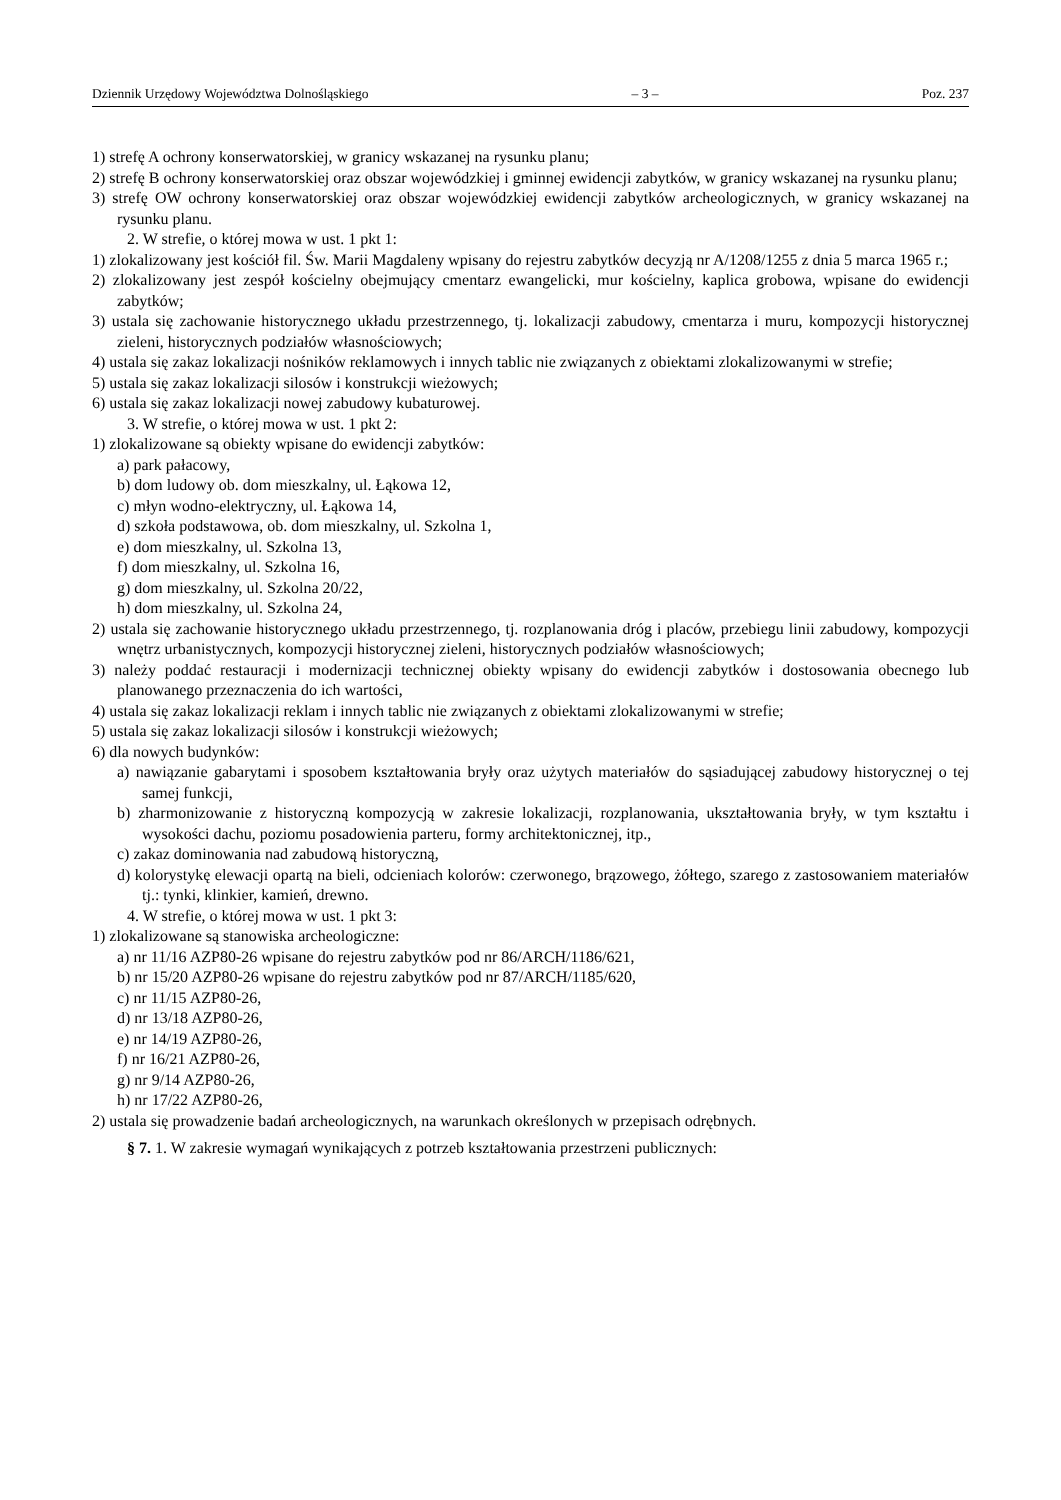Dziennik Urzędowy Województwa Dolnośląskiego – 3 – Poz. 237
1) strefę A ochrony konserwatorskiej, w granicy wskazanej na rysunku planu;
2) strefę B ochrony konserwatorskiej oraz obszar wojewódzkiej i gminnej ewidencji zabytków, w granicy wskazanej na rysunku planu;
3) strefę OW ochrony konserwatorskiej oraz obszar wojewódzkiej ewidencji zabytków archeologicznych, w granicy wskazanej na rysunku planu.
2. W strefie, o której mowa w ust. 1 pkt 1:
1) zlokalizowany jest kościół fil. Św. Marii Magdaleny wpisany do rejestru zabytków decyzją nr A/1208/1255 z dnia 5 marca 1965 r.;
2) zlokalizowany jest zespół kościelny obejmujący cmentarz ewangelicki, mur kościelny, kaplica grobowa, wpisane do ewidencji zabytków;
3) ustala się zachowanie historycznego układu przestrzennego, tj. lokalizacji zabudowy, cmentarza i muru, kompozycji historycznej zieleni, historycznych podziałów własnościowych;
4) ustala się zakaz lokalizacji nośników reklamowych i innych tablic nie związanych z obiektami zlokalizowanymi w strefie;
5) ustala się zakaz lokalizacji silosów i konstrukcji wieżowych;
6) ustala się zakaz lokalizacji nowej zabudowy kubaturowej.
3. W strefie, o której mowa w ust. 1 pkt 2:
1) zlokalizowane są obiekty wpisane do ewidencji zabytków:
a) park pałacowy,
b) dom ludowy ob. dom mieszkalny, ul. Łąkowa 12,
c) młyn wodno-elektryczny, ul. Łąkowa 14,
d) szkoła podstawowa, ob. dom mieszkalny, ul. Szkolna 1,
e) dom mieszkalny, ul. Szkolna 13,
f) dom mieszkalny, ul. Szkolna 16,
g) dom mieszkalny, ul. Szkolna 20/22,
h) dom mieszkalny, ul. Szkolna 24,
2) ustala się zachowanie historycznego układu przestrzennego, tj. rozplanowania dróg i placów, przebiegu linii zabudowy, kompozycji wnętrz urbanistycznych, kompozycji historycznej zieleni, historycznych podziałów własnościowych;
3) należy poddać restauracji i modernizacji technicznej obiekty wpisany do ewidencji zabytków i dostosowania obecnego lub planowanego przeznaczenia do ich wartości,
4) ustala się zakaz lokalizacji reklam i innych tablic nie związanych z obiektami zlokalizowanymi w strefie;
5) ustala się zakaz lokalizacji silosów i konstrukcji wieżowych;
6) dla nowych budynków:
a) nawiązanie gabarytami i sposobem kształtowania bryły oraz użytych materiałów do sąsiadującej zabudowy historycznej o tej samej funkcji,
b) zharmonizowanie z historyczną kompozycją w zakresie lokalizacji, rozplanowania, ukształtowania bryły, w tym kształtu i wysokości dachu, poziomu posadowienia parteru, formy architektonicznej, itp.,
c) zakaz dominowania nad zabudową historyczną,
d) kolorystykę elewacji opartą na bieli, odcieniach kolorów: czerwonego, brązowego, żółtego, szarego z zastosowaniem materiałów tj.: tynki, klinkier, kamień, drewno.
4. W strefie, o której mowa w ust. 1 pkt 3:
1) zlokalizowane są stanowiska archeologiczne:
a) nr 11/16 AZP80-26 wpisane do rejestru zabytków pod nr 86/ARCH/1186/621,
b) nr 15/20 AZP80-26 wpisane do rejestru zabytków pod nr 87/ARCH/1185/620,
c) nr 11/15 AZP80-26,
d) nr 13/18 AZP80-26,
e) nr 14/19 AZP80-26,
f) nr 16/21 AZP80-26,
g) nr 9/14 AZP80-26,
h) nr 17/22 AZP80-26,
2) ustala się prowadzenie badań archeologicznych, na warunkach określonych w przepisach odrębnych.
§ 7. 1. W zakresie wymagań wynikających z potrzeb kształtowania przestrzeni publicznych: